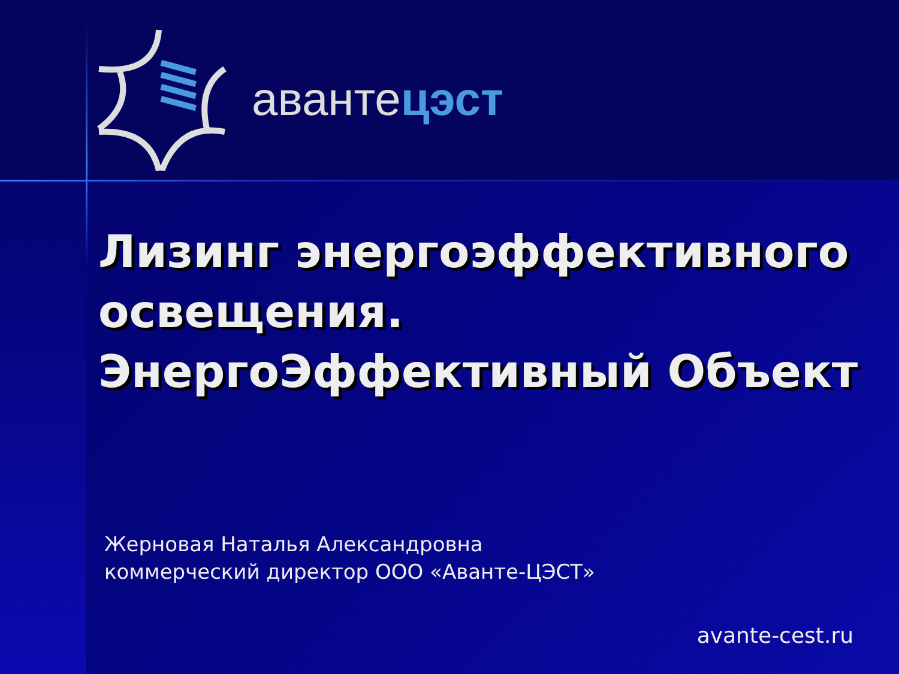авантецэст
Лизинг энергоэффективного освещения.
ЭнергоЭффективный Объект
Жерновая Наталья Александровна
коммерческий директор ООО «Аванте-ЦЭСТ»
avante-cest.ru